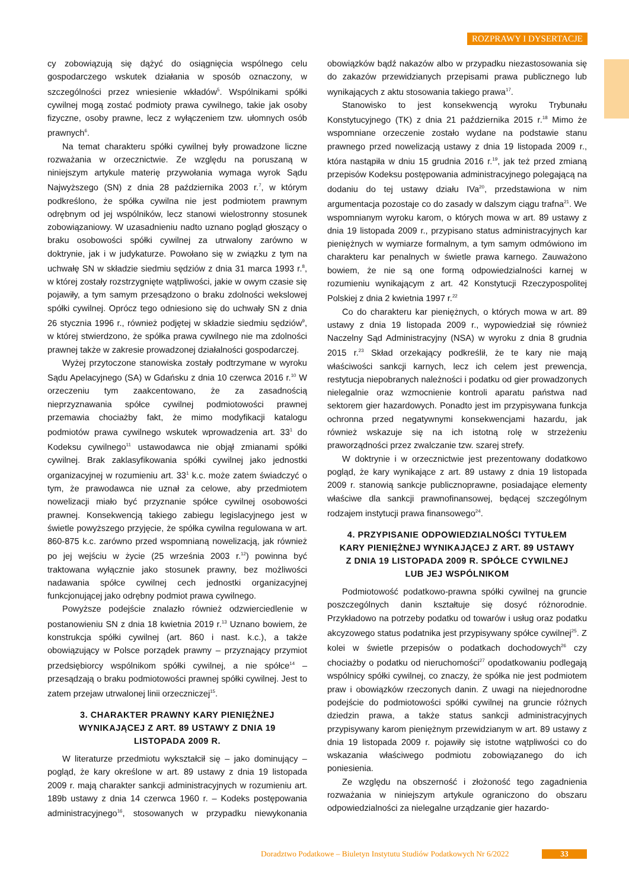ROZPRAWY I DYSERTACJE
cy zobowiązują się dążyć do osiągnięcia wspólnego celu gospodarczego wskutek działania w sposób oznaczony, w szczególności przez wniesienie wkładów<sup>5</sup>. Wspólnikami spółki cywilnej mogą zostać podmioty prawa cywilnego, takie jak osoby fizyczne, osoby prawne, lecz z wyłączeniem tzw. ułomnych osób prawnych<sup>6</sup>.
Na temat charakteru spółki cywilnej były prowadzone liczne rozważania w orzecznictwie. Ze względu na poruszaną w niniejszym artykule materię przywołania wymaga wyrok Sądu Najwyższego (SN) z dnia 28 października 2003 r.<sup>7</sup>, w którym podkreślono, że spółka cywilna nie jest podmiotem prawnym odrębnym od jej wspólników, lecz stanowi wielostronny stosunek zobowiązaniowy. W uzasadnieniu nadto uznano pogląd głoszący o braku osobowości spółki cywilnej za utrwalony zarówno w doktrynie, jak i w judykaturze. Powołano się w związku z tym na uchwałę SN w składzie siedmiu sędziów z dnia 31 marca 1993 r.<sup>8</sup>, w której zostały rozstrzygnięte wątpliwości, jakie w owym czasie się pojawiły, a tym samym przesądzono o braku zdolności wekslowej spółki cywilnej. Oprócz tego odniesiono się do uchwały SN z dnia 26 stycznia 1996 r., również podjętej w składzie siedmiu sędziów<sup>9</sup>, w której stwierdzono, że spółka prawa cywilnego nie ma zdolności prawnej także w zakresie prowadzonej działalności gospodarczej.
Wyżej przytoczone stanowiska zostały podtrzymane w wyroku Sądu Apelacyjnego (SA) w Gdańsku z dnia 10 czerwca 2016 r.<sup>10</sup> W orzeczeniu tym zaakcentowano, że za zasadnością nieprzyznawania spółce cywilnej podmiotowości prawnej przemawia chociażby fakt, że mimo modyfikacji katalogu podmiotów prawa cywilnego wskutek wprowadzenia art. 33<sup>1</sup> do Kodeksu cywilnego<sup>11</sup> ustawodawca nie objął zmianami spółki cywilnej. Brak zaklasyfikowania spółki cywilnej jako jednostki organizacyjnej w rozumieniu art. 33<sup>1</sup> k.c. może zatem świadczyć o tym, że prawodawca nie uznał za celowe, aby przedmiotem nowelizacji miało być przyznanie spółce cywilnej osobowości prawnej. Konsekwencją takiego zabiegu legislacyjnego jest w świetle powyższego przyjęcie, że spółka cywilna regulowana w art. 860-875 k.c. zarówno przed wspomnianą nowelizacją, jak również po jej wejściu w życie (25 września 2003 r.<sup>12</sup>) powinna być traktowana wyłącznie jako stosunek prawny, bez możliwości nadawania spółce cywilnej cech jednostki organizacyjnej funkcjonującej jako odrębny podmiot prawa cywilnego.
Powyższe podejście znalazło również odzwierciedlenie w postanowieniu SN z dnia 18 kwietnia 2019 r.<sup>13</sup> Uznano bowiem, że konstrukcja spółki cywilnej (art. 860 i nast. k.c.), a także obowiązujący w Polsce porządek prawny – przyznający przymiot przedsiębiorcy wspólnikom spółki cywilnej, a nie spółce<sup>14</sup> – przesądzają o braku podmiotowości prawnej spółki cywilnej. Jest to zatem przejaw utrwalonej linii orzeczniczej<sup>15</sup>.
3. CHARAKTER PRAWNY KARY PIENIĘŻNEJ WYNIKAJĄCEJ Z ART. 89 USTAWY Z DNIA 19 LISTOPADA 2009 R.
W literaturze przedmiotu wykształcił się – jako dominujący – pogląd, że kary określone w art. 89 ustawy z dnia 19 listopada 2009 r. mają charakter sankcji administracyjnych w rozumieniu art. 189b ustawy z dnia 14 czerwca 1960 r. – Kodeks postępowania administracyjnego<sup>16</sup>, stosowanych w przypadku niewykonania obowiązków bądź nakazów albo w przypadku niezastosowania się do zakazów przewidzianych przepisami prawa publicznego lub wynikających z aktu stosowania takiego prawa<sup>17</sup>.
Stanowisko to jest konsekwencją wyroku Trybunału Konstytucyjnego (TK) z dnia 21 października 2015 r.<sup>18</sup> Mimo że wspomniane orzeczenie zostało wydane na podstawie stanu prawnego przed nowelizacją ustawy z dnia 19 listopada 2009 r., która nastąpiła w dniu 15 grudnia 2016 r.<sup>19</sup>, jak też przed zmianą przepisów Kodeksu postępowania administracyjnego polegającą na dodaniu do tej ustawy działu IVa<sup>20</sup>, przedstawiona w nim argumentacja pozostaje co do zasady w dalszym ciągu trafna<sup>21</sup>. We wspomnianym wyroku karom, o których mowa w art. 89 ustawy z dnia 19 listopada 2009 r., przypisano status administracyjnych kar pieniężnych w wymiarze formalnym, a tym samym odmówiono im charakteru kar penalnych w świetle prawa karnego. Zauważono bowiem, że nie są one formą odpowiedzialności karnej w rozumieniu wynikającym z art. 42 Konstytucji Rzeczypospolitej Polskiej z dnia 2 kwietnia 1997 r.<sup>22</sup>
Co do charakteru kar pieniężnych, o których mowa w art. 89 ustawy z dnia 19 listopada 2009 r., wypowiedział się również Naczelny Sąd Administracyjny (NSA) w wyroku z dnia 8 grudnia 2015 r.<sup>23</sup> Skład orzekający podkreślił, że te kary nie mają właściwości sankcji karnych, lecz ich celem jest prewencja, restytucja niepobranych należności i podatku od gier prowadzonych nielegalnie oraz wzmocnienie kontroli aparatu państwa nad sektorem gier hazardowych. Ponadto jest im przypisywana funkcja ochronna przed negatywnymi konsekwencjami hazardu, jak również wskazuje się na ich istotną rolę w strzeżeniu praworządności przez zwalczanie tzw. szarej strefy.
W doktrynie i w orzecznictwie jest prezentowany dodatkowo pogląd, że kary wynikające z art. 89 ustawy z dnia 19 listopada 2009 r. stanowią sankcje publicznoprawne, posiadające elementy właściwe dla sankcji prawnofinansowej, będącej szczególnym rodzajem instytucji prawa finansowego<sup>24</sup>.
4. PRZYPISANIE ODPOWIEDZIALNOŚCI TYTUŁEM KARY PIENIĘŻNEJ WYNIKAJĄCEJ Z ART. 89 USTAWY Z DNIA 19 LISTOPADA 2009 R. SPÓŁCE CYWILNEJ LUB JEJ WSPÓLNIKOM
Podmiotowość podatkowo-prawna spółki cywilnej na gruncie poszczególnych danin kształtuje się dosyć różnorodnie. Przykładowo na potrzeby podatku od towarów i usług oraz podatku akcyzowego status podatnika jest przypisywany spółce cywilnej<sup>25</sup>. Z kolei w świetle przepisów o podatkach dochodowych<sup>26</sup> czy chociażby o podatku od nieruchomości<sup>27</sup> opodatkowaniu podlegają wspólnicy spółki cywilnej, co znaczy, że spółka nie jest podmiotem praw i obowiązków rzeczonych danin. Z uwagi na niejednorodne podejście do podmiotowości spółki cywilnej na gruncie różnych dziedzin prawa, a także status sankcji administracyjnych przypisywany karom pieniężnym przewidzianym w art. 89 ustawy z dnia 19 listopada 2009 r. pojawiły się istotne wątpliwości co do wskazania właściwego podmiotu zobowiązanego do ich poniesienia.
Ze względu na obszerność i złożoność tego zagadnienia rozważania w niniejszym artykule ograniczono do obszaru odpowiedzialności za nielegalne urządzanie gier hazardo-
Doradztwo Podatkowe – Biuletyn Instytutu Studiów Podatkowych Nr 6/2022 33